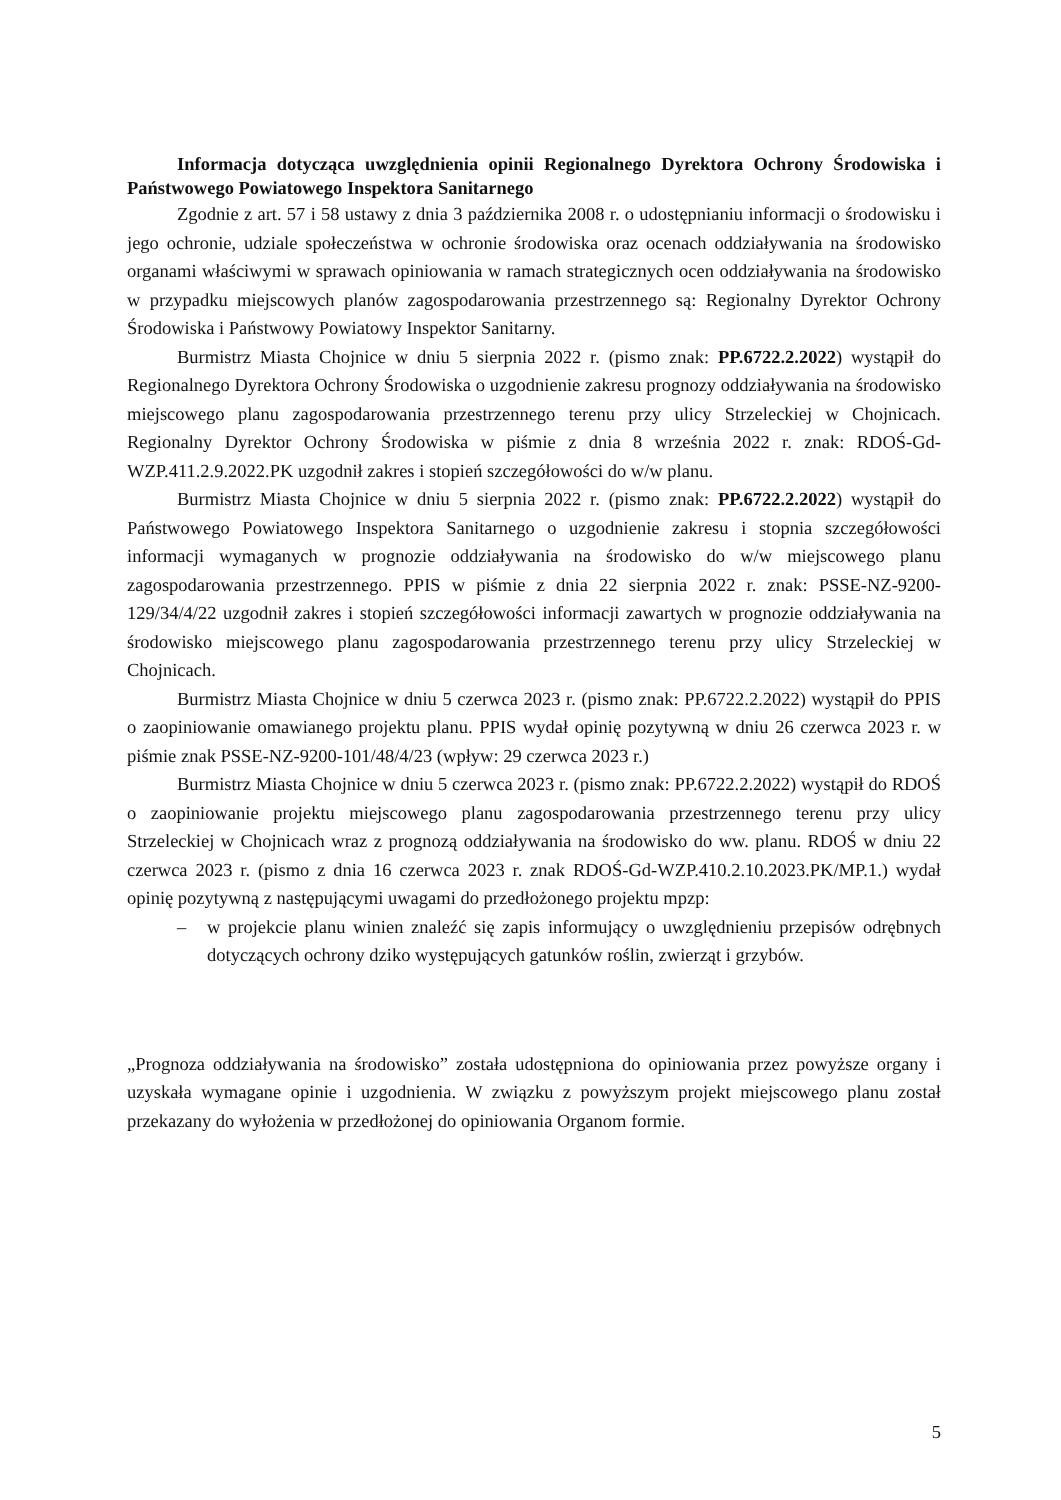Informacja dotycząca uwzględnienia opinii Regionalnego Dyrektora Ochrony Środowiska i Państwowego Powiatowego Inspektora Sanitarnego
Zgodnie z art. 57 i 58 ustawy z dnia 3 października 2008 r. o udostępnianiu informacji o środowisku i jego ochronie, udziale społeczeństwa w ochronie środowiska oraz ocenach oddziaływania na środowisko organami właściwymi w sprawach opiniowania w ramach strategicznych ocen oddziaływania na środowisko w przypadku miejscowych planów zagospodarowania przestrzennego są: Regionalny Dyrektor Ochrony Środowiska i Państwowy Powiatowy Inspektor Sanitarny.
Burmistrz Miasta Chojnice w dniu 5 sierpnia 2022 r. (pismo znak: PP.6722.2.2022) wystąpił do Regionalnego Dyrektora Ochrony Środowiska o uzgodnienie zakresu prognozy oddziaływania na środowisko miejscowego planu zagospodarowania przestrzennego terenu przy ulicy Strzeleckiej w Chojnicach. Regionalny Dyrektor Ochrony Środowiska w piśmie z dnia 8 września 2022 r. znak: RDOŚ-Gd-WZP.411.2.9.2022.PK uzgodnił zakres i stopień szczegółowości do w/w planu.
Burmistrz Miasta Chojnice w dniu 5 sierpnia 2022 r. (pismo znak: PP.6722.2.2022) wystąpił do Państwowego Powiatowego Inspektora Sanitarnego o uzgodnienie zakresu i stopnia szczegółowości informacji wymaganych w prognozie oddziaływania na środowisko do w/w miejscowego planu zagospodarowania przestrzennego. PPIS w piśmie z dnia 22 sierpnia 2022 r. znak: PSSE-NZ-9200-129/34/4/22 uzgodnił zakres i stopień szczegółowości informacji zawartych w prognozie oddziaływania na środowisko miejscowego planu zagospodarowania przestrzennego terenu przy ulicy Strzeleckiej w Chojnicach.
Burmistrz Miasta Chojnice w dniu 5 czerwca 2023 r. (pismo znak: PP.6722.2.2022) wystąpił do PPIS o zaopiniowanie omawianego projektu planu. PPIS wydał opinię pozytywną w dniu 26 czerwca 2023 r. w piśmie znak PSSE-NZ-9200-101/48/4/23 (wpływ: 29 czerwca 2023 r.)
Burmistrz Miasta Chojnice w dniu 5 czerwca 2023 r. (pismo znak: PP.6722.2.2022) wystąpił do RDOŚ o zaopiniowanie projektu miejscowego planu zagospodarowania przestrzennego terenu przy ulicy Strzeleckiej w Chojnicach wraz z prognozą oddziaływania na środowisko do ww. planu. RDOŚ w dniu 22 czerwca 2023 r. (pismo z dnia 16 czerwca 2023 r. znak RDOŚ-Gd-WZP.410.2.10.2023.PK/MP.1.) wydał opinię pozytywną z następującymi uwagami do przedłożonego projektu mpzp:
– w projekcie planu winien znaleźć się zapis informujący o uwzględnieniu przepisów odrębnych dotyczących ochrony dziko występujących gatunków roślin, zwierząt i grzybów.
„Prognoza oddziaływania na środowisko” została udostępniona do opiniowania przez powyższe organy i uzyskała wymagane opinie i uzgodnienia. W związku z powyższym projekt miejscowego planu został przekazany do wyłożenia w przedłożonej do opiniowania Organom formie.
5